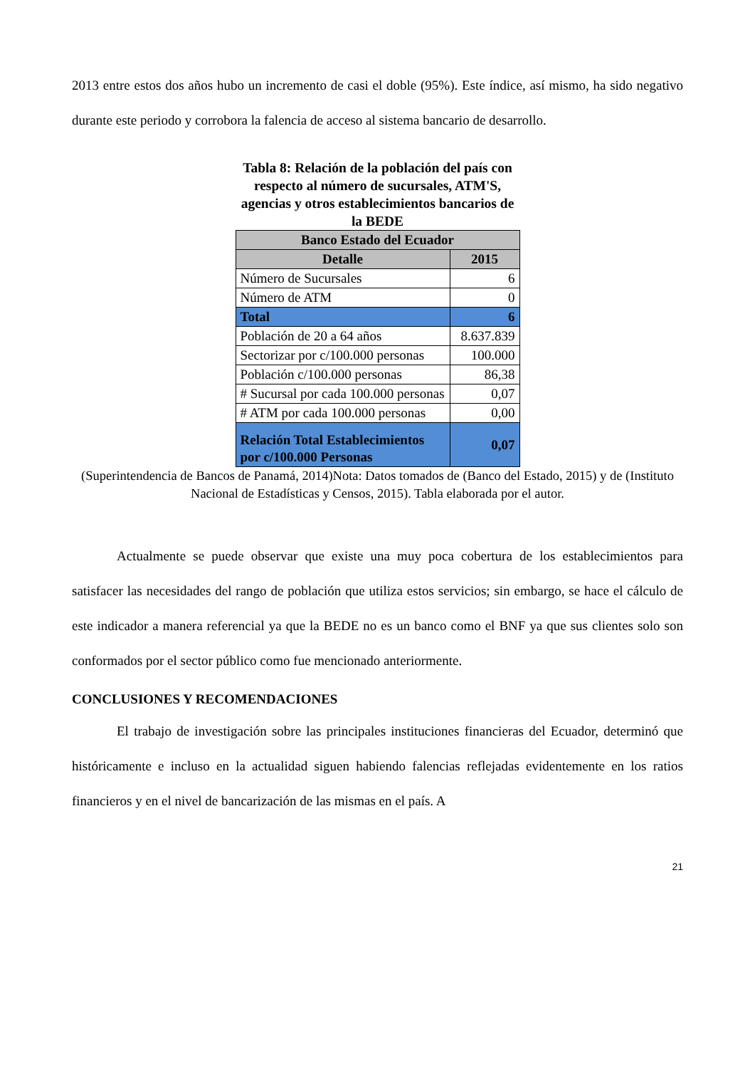2013 entre estos dos años hubo un incremento de casi el doble (95%). Este índice, así mismo, ha sido negativo durante este periodo y corrobora la falencia de acceso al sistema bancario de desarrollo.
Tabla 8: Relación de la población del país con respecto al número de sucursales, ATM'S, agencias y otros establecimientos bancarios de la BEDE
| Banco Estado del Ecuador | |
| --- | --- |
| Detalle | 2015 |
| Número de Sucursales | 6 |
| Número de ATM | 0 |
| Total | 6 |
| Población de 20 a 64 años | 8.637.839 |
| Sectorizar por c/100.000 personas | 100.000 |
| Población c/100.000 personas | 86,38 |
| # Sucursal por cada 100.000 personas | 0,07 |
| # ATM por cada 100.000 personas | 0,00 |
| Relación Total Establecimientos por c/100.000 Personas | 0,07 |
(Superintendencia de Bancos de Panamá, 2014)Nota: Datos tomados de (Banco del Estado, 2015) y de (Instituto Nacional de Estadísticas y Censos, 2015). Tabla elaborada por el autor.
Actualmente se puede observar que existe una muy poca cobertura de los establecimientos para satisfacer las necesidades del rango de población que utiliza estos servicios; sin embargo, se hace el cálculo de este indicador a manera referencial ya que la BEDE no es un banco como el BNF ya que sus clientes solo son conformados por el sector público como fue mencionado anteriormente.
CONCLUSIONES Y RECOMENDACIONES
El trabajo de investigación sobre las principales instituciones financieras del Ecuador, determinó que históricamente e incluso en la actualidad siguen habiendo falencias reflejadas evidentemente en los ratios financieros y en el nivel de bancarización de las mismas en el país. A
21